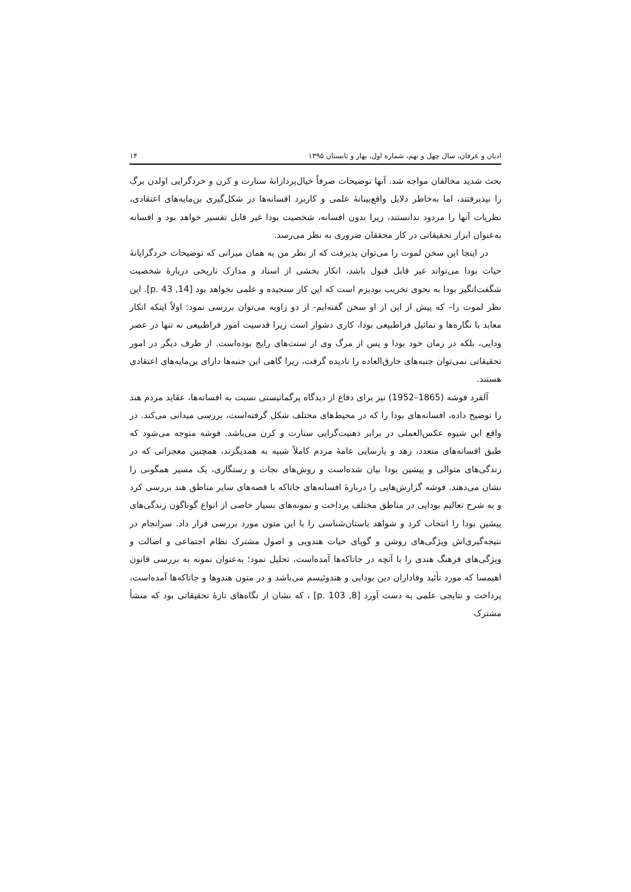ادیان و عرفان، سال چهل و نهم، شماره اول، بهار و تابستان ۱۳۹۵ ۱۴
بحث شدید مخالفان مواجه شد. آنها توضیحات صرفاً خیال‌پردازانۀ سنارت و کرن و خردگرایی اولدن برگ را نپذیرفتند، اما به‌خاطر دلایل واقع‌بینانۀ علمی و کاربرد افسانه‌ها در شکل‌گیری بن‌مایه‌های اعتقادی، نظریات آنها را مردود ندانستند، زیرا بدون افسانه، شخصیت بودا غیر قابل تفسیر خواهد بود و افسانه به‌عنوان ابزار تحقیقاتی در کار محققان ضروری به نظر می‌رسد.
در اینجا این سخن لموت را می‌توان پذیرفت که از نظر من به همان میزانی که توضیحات خردگرایانۀ حیات بودا می‌تواند غیر قابل قبول باشد، انکار بخشی از اسناد و مدارک تاریخی دربارۀ شخصیت شگفت‌انگیز بودا به نحوی تخریب بودیزم است که این کار سنجیده و علمی نخواهد بود [14, p. 43]. این نظر لموت را– که پیش از این از او سخن گفته‌ایم- از دو زاویه می‌توان بررسی نمود: اولاً اینکه انکار معابد با نگاره‌ها و تماثیل فراطبیعی بودا، کاری دشوار است زیرا قدسیت امور فراطبیعی نه تنها در عصر ودایی، بلکه در زمان خود بودا و پس از مرگ وی از سنت‌های رایج بوده‌است. از طرف دیگر در امور تحقیقاتی نمی‌توان جنبه‌های خارق‌العاده را نادیده گرفت، زیرا گاهی این جنبه‌ها دارای بن‌مایه‌های اعتقادی هستند.
آلفرد فوشه (1865–1952) نیز برای دفاع از دیدگاه پرگماتیستی نسبت به افسانه‌ها، عقاید مردم هند را توضیح داده، افسانه‌های بودا را که در محیط‌های مختلف شکل گرفته‌است، بررسی میدانی می‌کند. در واقع این شیوه عکس‌العملی در برابر ذهنیت‌گرایی سنارت و کرن می‌باشد. فوشه متوجه می‌شود که طبق افسانه‌های متعدد، زهد و پارسایی عامۀ مردم کاملاً شبیه به همدیگرند، همچنین معجزاتی که در زندگی‌های متوالی و پیشین بودا بیان شده‌است و روش‌های نجات و رستگاری، یک مسیر همگونی را نشان می‌دهند. فوشه گزارش‌هایی را دربارۀ افسانه‌های جاتاکه با قصه‌های سایر مناطق هند بررسی کرد و به شرح تعالیم بودایی در مناطق مختلف پرداخت و نمونه‌های بسیار خاصی از انواع گوناگون زندگی‌های پیشین بودا را انتخاب کرد و شواهد باستان‌شناسی را با این متون مورد بررسی قرار داد. سرانجام در نتیجه‌گیری‌اش ویژگی‌های روشن و گویای حیات هندویی و اصول مشترک نظام اجتماعی و اصالت و ویژگی‌های فرهنگ هندی را با آنچه در جاتاکه‌ها آمده‌است، تحلیل نمود؛ به‌عنوان نمونه به بررسی قانون اهیمسا که مورد تأئید وفاداران دین بودایی و هندوئیسم می‌باشد و در متون هندوها و جاتاکه‌ها آمده‌است، پرداخت و نتایجی علمی به دست آورد [8, p. 103] ، که نشان از نگاه‌های تازۀ تحقیقاتی بود که منشأ مشترک